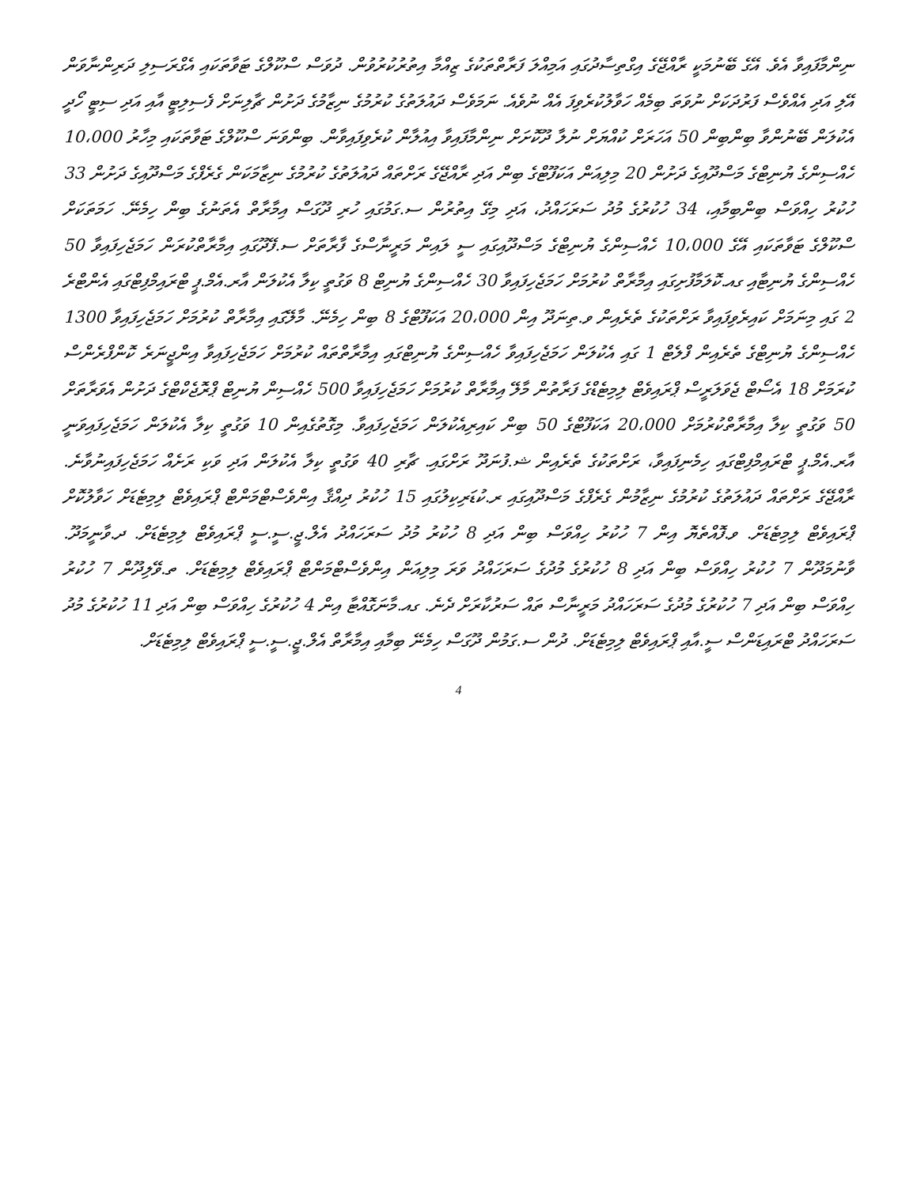ނިންމާފައިވާ އެވެ. އޭގެ ބޭނުމަކީ ރާއްޖޭގެ އިގްތިސާދުގައި އަމިއްލަ ފަރާތްތަކުގެ ޒިއްމާ އިތުރުކުރުވުން. ދުވަސް ސްކޫލްގެ ޓަވާތަކައި އެގްރަސިލި ދަރިންނާވަން އޭލި އަދި އެއްވެސް ފަރުދަކަށް ނުވަތަ ބިމެއް ހަވާލުކުރެވިފަ އެއް ނުވެއެ. ނަމަވެސް ދައުލަތުގެ ކުރުމުގެ ނިޒާމުގެ ދަށުން ޗާލިނަށް ފެސިލިޓީ އާއި އަދި ސިޓީ ހޯދީ އެކުލަން ބޭނުންވާ ބިންބިން 50 އަހަރަށް ކުއްޔަށް ނުލާ ދޫކޮށަށް ނިންމާފައިވާ އިއުލާން ކުރެވިފައިވާން. ބިންވަނަ ސްކޫލްގެ ޓަވާތަކައި މިހާރު 10،000 ހެއްސިންގެ ޔުނިޓްގެ މަސްދޫއިގެ ދަށުން 20 މިލިއަން އަކަފޫޓްގެ ބިން އަދި ރާއްޖޭގެ ރަށްތައް ދައުލަތުގެ ކުރުމުގެ ނިޒާމަކަން ގެރެފްގެ މަސްދޫއިގެ ދަށުން 33 ހުކުރު ހިއްވަސް ބިންބިމާއި، 34 ހުކުރުގެ މުދު ސަރަހައްދު، އަދި މިގޭ އިތުރުން ސ.ގަމުގައި ހުރި ދޫގަސް އިމާރާތް އެތަނުގެ ބިން ހިމެނޭ. ހަމަތަކަށް ސްކޫލްގެ ޓަވާތަކައި އޭގެ 10،000 ހެއްސިންގެ ޔުނިޓްގެ މަސްދޫއިގައި ސީ ލައިން މަރީނާސްގެ ފާރާތަށް ސ.ފޭދޫގައި އިމާރާތްކުރަން ހަމަޖެހިފައިވާ 50 ހެއްސިންގެ ޔުނިޓާއި ގއ.ކޮލަމާފުށިގައި އިމާރާތް ކުރުމަށް ހަމަޖެހިފައިވާ 30 ހެއްސިންގެ ޔުނިޓް 8 ވަގުތީ ކިލާ އެކުލަން އާރ.އެމް.ޕީ ޓްރައިމްފިޓްގައި އެންޓްރެ 2 ގައި މިނަމަށް ކައިރެވިފައިވާ ރަށްތަކުގެ ތެރެއިން ވ.ތިނަދޫ އިން 20،000 އަކަފޫޓްގެ 8 ބިން ހިމެނޭ. މާލޭގައި އިމާރާތް ކުރުމަށް ހަމަޖެހިފައިވާ 1300 ހެއްސިންގެ ޔުނިޓްގެ ތެރެއިން ފްލެޓް 1 ގައި އެކުލަން ހަމަޖެހިފައިވާ ހެއްސިންގެ ޔުނިޓްގައި އިމާރާތްތައް ކުރުމަށް ހަމަޖެހިފައިވާ އިންޖީނަރެ ކޮންފްރެންސް ކުރަމަށް 18 އެސޯޓް ޖެވަލަރީސް ޕްރައިވެޓް ލިމިޓެޑްގެ ފަރާތުން މާލޭ އިމާރާތް ކުރުމަށް ހަމަޖެހިފައިވާ 500 ހެއްސިން ޔުނިޓް ޕްރޮޖެކްޓްގެ ދަށުން އެވަރާތަށް 50 ވަގުތީ ކިލާ އިމާރާތްކުރުމަށް 20،000 އަކަފޫޓްގެ 50 ބިން ކައިރިއެކުލަން ހަމަޖެހިފައިވާ. މިގޮތުގެއިން 10 ވަގުތީ ކިލާ އެކުލަން ހަމަޖެހިފައިވަނީ އާރ.އެމް.ޕީ ޓްރައިމްފިޓްގައި ހިމެނިފައިވާ، ރަށްތަކުގެ ތެރެއިން ޝ.ފުނަދޫ ރަށްގައި. ޗާރި 40 ވަގުތީ ކިލާ އެކުލަން އަދި ވަކި ރަށެއް ހަމަޖެހިފައިނުވާނެ. ރާއްޖޭގެ ރަށްތައް ދައުލަތުގެ ކުރުމުގެ ނިޒާމުން ގެރެފްގެ މަސްދޫއިގައި ރ.ކުޑަރިކިލުގައި 15 ހުކުރު ދިއްޤާ އިންވެސްޓްމަންޓް ޕްރައިވެޓް ލިމިޓެޑަށް ހަވާލުކޮށް ޕްރައިވެޓް ލިމިޓެޑަށް. ވ.ފޮއްތެޔޮ އިން 7 ހުކުރު ހިއްވަސް ބިން އަދި 8 ހުކުރު މުދު ސަރަހައްދު އެލް.ޖީ.ސީ.ސީ ޕްރައިވެޓް ލިމިޓެޑަށް. ދ.ވާނީމަދޫ. ވާނުމަދޫން 7 ހުކުރު ހިއްވަސް ބިން އަދި 8 ހުކުރުގެ މުދުގެ ސަރަހައްދު ވަރަ މިލިއަން އިންވެސްޓްމަންޓް ޕްރައިވެޓް ލިމިޓެޑަށް. ތ.ވޭލިދޫން 7 ހުކުރު ހިއްވަސް ބިން އަދި 7 ހުކުރުގެ މުދުގެ ސަރަހައްދު މަރީނާސް ތައް ސަރުކާރަށް ދެނެ. ގއ.މާނަގޮއްޓާ އިން 4 ހުކުރުގެ ހިއްވަސް ބިން އަދި 11 ހުކުރުގެ މުދު ސަރަހައްދު ޓްރައިޑަންސް ސީ.އާއި ޕްރައިވެޓް ލިމިޓެޑަށް. ދުން ސ.ގަމުން ދޫގަސް ހިމެނޭ ބިމާއި އިމާރާތް އެލް.ޖީ.ސީ.ސީ ޕްރައިވެޓް ލިމިޓެޑަށް.
4